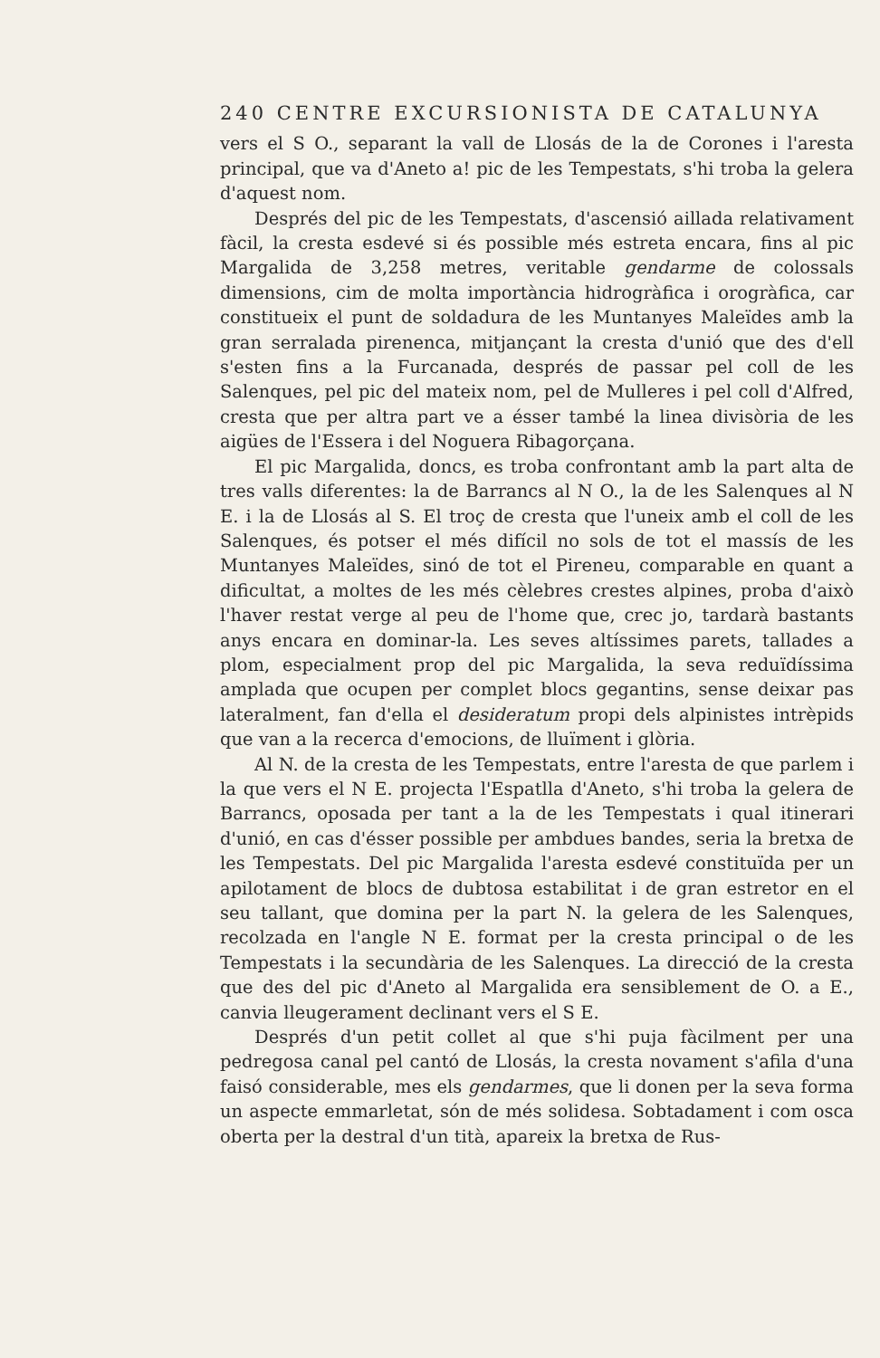240 CENTRE EXCURSIONISTA DE CATALUNYA
vers el S O., separant la vall de Llosás de la de Corones i l'aresta principal, que va d'Aneto a! pic de les Tempestats, s'hi troba la gelera d'aquest nom.
Després del pic de les Tempestats, d'ascensió aillada relativament fàcil, la cresta esdevé si és possible més estreta encara, fins al pic Margalida de 3,258 metres, veritable gendarme de colossals dimensions, cim de molta importància hidrogràfica i orogràfica, car constitueix el punt de soldadura de les Muntanyes Maleïdes amb la gran serralada pirenenca, mitjançant la cresta d'unió que des d'ell s'esten fins a la Furcanada, després de passar pel coll de les Salenques, pel pic del mateix nom, pel de Mulleres i pel coll d'Alfred, cresta que per altra part ve a ésser també la linea divisòria de les aigües de l'Essera i del Noguera Ribagorçana.
El pic Margalida, doncs, es troba confrontant amb la part alta de tres valls diferentes: la de Barrancs al N O., la de les Salenques al N E. i la de Llosás al S. El troç de cresta que l'uneix amb el coll de les Salenques, és potser el més difícil no sols de tot el massís de les Muntanyes Maleïdes, sinó de tot el Pireneu, comparable en quant a dificultat, a moltes de les més cèlebres crestes alpines, proba d'això l'haver restat verge al peu de l'home que, crec jo, tardarà bastants anys encara en dominar-la. Les seves altíssimes parets, tallades a plom, especialment prop del pic Margalida, la seva reduïdíssima amplada que ocupen per complet blocs gegantins, sense deixar pas lateralment, fan d'ella el desideratum propi dels alpinistes intrèpids que van a la recerca d'emocions, de lluïment i glòria.
Al N. de la cresta de les Tempestats, entre l'aresta de que parlem i la que vers el N E. projecta l'Espatlla d'Aneto, s'hi troba la gelera de Barrancs, oposada per tant a la de les Tempestats i qual itinerari d'unió, en cas d'ésser possible per ambdues bandes, seria la bretxa de les Tempestats. Del pic Margalida l'aresta esdevé constituïda per un apilotament de blocs de dubtosa estabilitat i de gran estretor en el seu tallant, que domina per la part N. la gelera de les Salenques, recolzada en l'angle N E. format per la cresta principal o de les Tempestats i la secundària de les Salenques. La direcció de la cresta que des del pic d'Aneto al Margalida era sensiblement de O. a E., canvia lleugerament declinant vers el S E.
Després d'un petit collet al que s'hi puja fàcilment per una pedregosa canal pel cantó de Llosás, la cresta novament s'afila d'una faisó considerable, mes els gendarmes, que li donen per la seva forma un aspecte emmarletat, són de més solidesa. Sobtadament i com osca oberta per la destral d'un tità, apareix la bretxa de Rus-